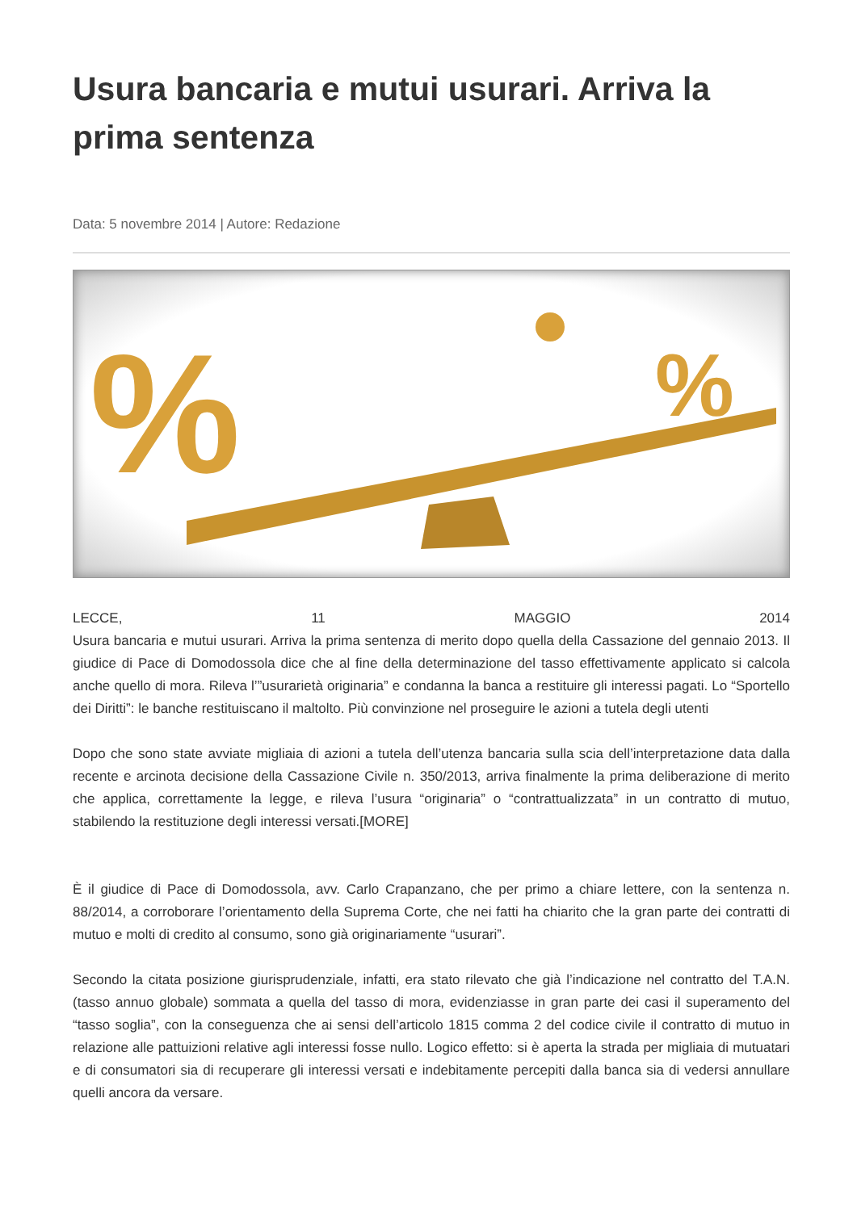Usura bancaria e mutui usurari. Arriva la prima sentenza
Data: 5 novembre 2014 | Autore: Redazione
%
%
LECCE, 11 MAGGIO 2014
Usura bancaria e mutui usurari. Arriva la prima sentenza di merito dopo quella della Cassazione del gennaio 2013. Il giudice di Pace di Domodossola dice che al fine della determinazione del tasso effettivamente applicato si calcola anche quello di mora. Rileva l’”usurarietà originaria” e condanna la banca a restituire gli interessi pagati. Lo “Sportello dei Diritti”: le banche restituiscano il maltolto. Più convinzione nel proseguire le azioni a tutela degli utenti
Dopo che sono state avviate migliaia di azioni a tutela dell’utenza bancaria sulla scia dell’interpretazione data dalla recente e arcinota decisione della Cassazione Civile n. 350/2013, arriva finalmente la prima deliberazione di merito che applica, correttamente la legge, e rileva l’usura “originaria” o “contrattualizzata” in un contratto di mutuo, stabilendo la restituzione degli interessi versati.[MORE]
È il giudice di Pace di Domodossola, avv. Carlo Crapanzano, che per primo a chiare lettere, con la sentenza n. 88/2014, a corroborare l’orientamento della Suprema Corte, che nei fatti ha chiarito che la gran parte dei contratti di mutuo e molti di credito al consumo, sono già originariamente “usurari”.
Secondo la citata posizione giurisprudenziale, infatti, era stato rilevato che già l’indicazione nel contratto del T.A.N. (tasso annuo globale) sommata a quella del tasso di mora, evidenziasse in gran parte dei casi il superamento del “tasso soglia”, con la conseguenza che ai sensi dell’articolo 1815 comma 2 del codice civile il contratto di mutuo in relazione alle pattuizioni relative agli interessi fosse nullo. Logico effetto: si è aperta la strada per migliaia di mutuatari e di consumatori sia di recuperare gli interessi versati e indebitamente percepiti dalla banca sia di vedersi annullare quelli ancora da versare.